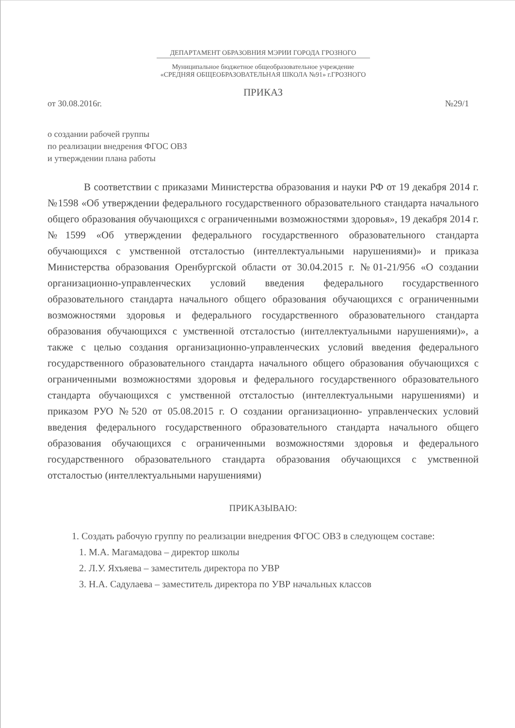ДЕПАРТАМЕНТ ОБРАЗОВНИЯ МЭРИИ ГОРОДА ГРОЗНОГО
Муниципальное бюджетное общеобразовательное учреждение
«СРЕДНЯЯ ОБЩЕОБРАЗОВАТЕЛЬНАЯ ШКОЛА №91» г.ГРОЗНОГО
ПРИКАЗ
от 30.08.2016г. №29/1
о создании рабочей группы
по реализации внедрения ФГОС ОВЗ
и утверждении плана работы
В соответствии с приказами Министерства образования и науки РФ от 19 декабря 2014 г. №1598 «Об утверждении федерального государственного образовательного стандарта начального общего образования обучающихся с ограниченными возможностями здоровья», 19 декабря 2014 г. №1599 «Об утверждении федерального государственного образовательного стандарта обучающихся с умственной отсталостью (интеллектуальными нарушениями)» и приказа Министерства образования Оренбургской области от 30.04.2015 г. №01-21/956 «О создании организационно-управленческих условий введения федерального государственного образовательного стандарта начального общего образования обучающихся с ограниченными возможностями здоровья и федерального государственного образовательного стандарта образования обучающихся с умственной отсталостью (интеллектуальными нарушениями)», а также с целью создания организационно-управленческих условий введения федерального государственного образовательного стандарта начального общего образования обучающихся с ограниченными возможностями здоровья и федерального государственного образовательного стандарта обучающихся с умственной отсталостью (интеллектуальными нарушениями) и приказом РУО №520 от 05.08.2015 г. О создании организационно- управленческих условий введения федерального государственного образовательного стандарта начального общего образования обучающихся с ограниченными возможностями здоровья и федерального государственного образовательного стандарта образования обучающихся с умственной отсталостью (интеллектуальными нарушениями)
ПРИКАЗЫВАЮ:
1. Создать рабочую группу по реализации внедрения ФГОС ОВЗ в следующем составе:
1. М.А. Магамадова – директор школы
2. Л.У. Яхъяева – заместитель директора по УВР
3. Н.А. Садулаева – заместитель директора по УВР начальных классов